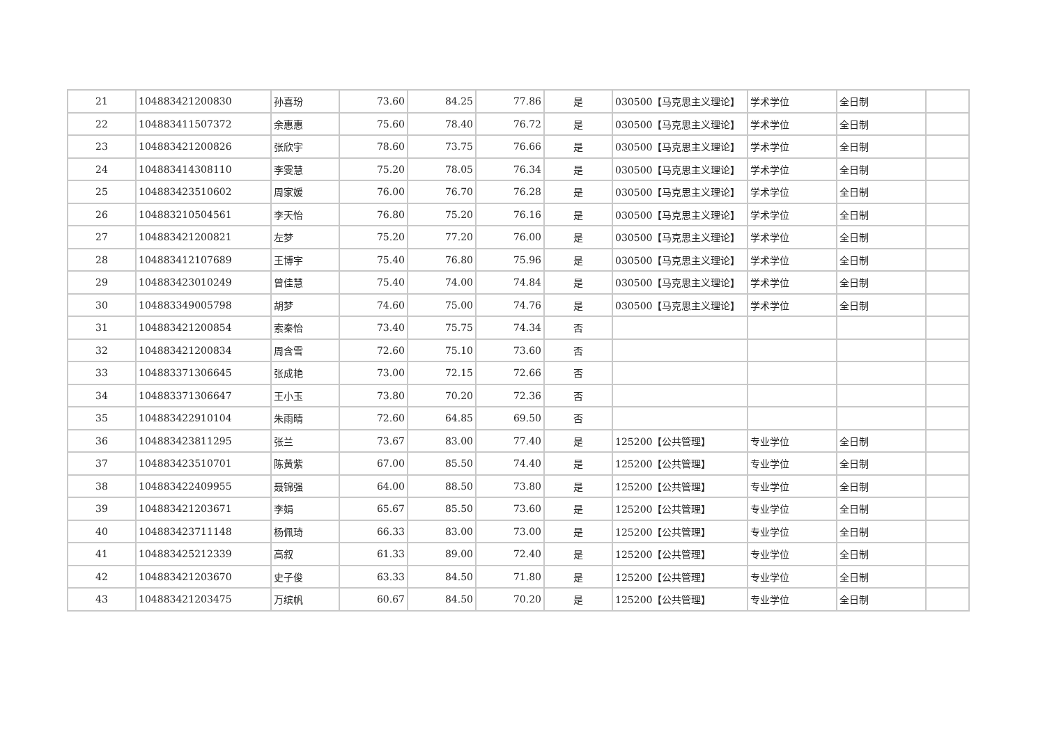| 21 | 104883421200830 | 孙喜玢 | 73.60 | 84.25 | 77.86 | 是 | 030500【马克思主义理论】 | 学术学位 | 全日制 | |
| 22 | 104883411507372 | 余惠惠 | 75.60 | 78.40 | 76.72 | 是 | 030500【马克思主义理论】 | 学术学位 | 全日制 | |
| 23 | 104883421200826 | 张欣宇 | 78.60 | 73.75 | 76.66 | 是 | 030500【马克思主义理论】 | 学术学位 | 全日制 | |
| 24 | 104883414308110 | 李雯慧 | 75.20 | 78.05 | 76.34 | 是 | 030500【马克思主义理论】 | 学术学位 | 全日制 | |
| 25 | 104883423510602 | 周家媛 | 76.00 | 76.70 | 76.28 | 是 | 030500【马克思主义理论】 | 学术学位 | 全日制 | |
| 26 | 104883210504561 | 李天怡 | 76.80 | 75.20 | 76.16 | 是 | 030500【马克思主义理论】 | 学术学位 | 全日制 | |
| 27 | 104883421200821 | 左梦 | 75.20 | 77.20 | 76.00 | 是 | 030500【马克思主义理论】 | 学术学位 | 全日制 | |
| 28 | 104883412107689 | 王博宇 | 75.40 | 76.80 | 75.96 | 是 | 030500【马克思主义理论】 | 学术学位 | 全日制 | |
| 29 | 104883423010249 | 曾佳慧 | 75.40 | 74.00 | 74.84 | 是 | 030500【马克思主义理论】 | 学术学位 | 全日制 | |
| 30 | 104883349005798 | 胡梦 | 74.60 | 75.00 | 74.76 | 是 | 030500【马克思主义理论】 | 学术学位 | 全日制 | |
| 31 | 104883421200854 | 索秦怡 | 73.40 | 75.75 | 74.34 | 否 | | | | |
| 32 | 104883421200834 | 周含雪 | 72.60 | 75.10 | 73.60 | 否 | | | | |
| 33 | 104883371306645 | 张成艳 | 73.00 | 72.15 | 72.66 | 否 | | | | |
| 34 | 104883371306647 | 王小玉 | 73.80 | 70.20 | 72.36 | 否 | | | | |
| 35 | 104883422910104 | 朱雨晴 | 72.60 | 64.85 | 69.50 | 否 | | | | |
| 36 | 104883423811295 | 张兰 | 73.67 | 83.00 | 77.40 | 是 | 125200【公共管理】 | 专业学位 | 全日制 | |
| 37 | 104883423510701 | 陈黄紫 | 67.00 | 85.50 | 74.40 | 是 | 125200【公共管理】 | 专业学位 | 全日制 | |
| 38 | 104883422409955 | 聂锦强 | 64.00 | 88.50 | 73.80 | 是 | 125200【公共管理】 | 专业学位 | 全日制 | |
| 39 | 104883421203671 | 李娟 | 65.67 | 85.50 | 73.60 | 是 | 125200【公共管理】 | 专业学位 | 全日制 | |
| 40 | 104883423711148 | 杨佩琦 | 66.33 | 83.00 | 73.00 | 是 | 125200【公共管理】 | 专业学位 | 全日制 | |
| 41 | 104883425212339 | 高叙 | 61.33 | 89.00 | 72.40 | 是 | 125200【公共管理】 | 专业学位 | 全日制 | |
| 42 | 104883421203670 | 史子俊 | 63.33 | 84.50 | 71.80 | 是 | 125200【公共管理】 | 专业学位 | 全日制 | |
| 43 | 104883421203475 | 万缤帆 | 60.67 | 84.50 | 70.20 | 是 | 125200【公共管理】 | 专业学位 | 全日制 | |